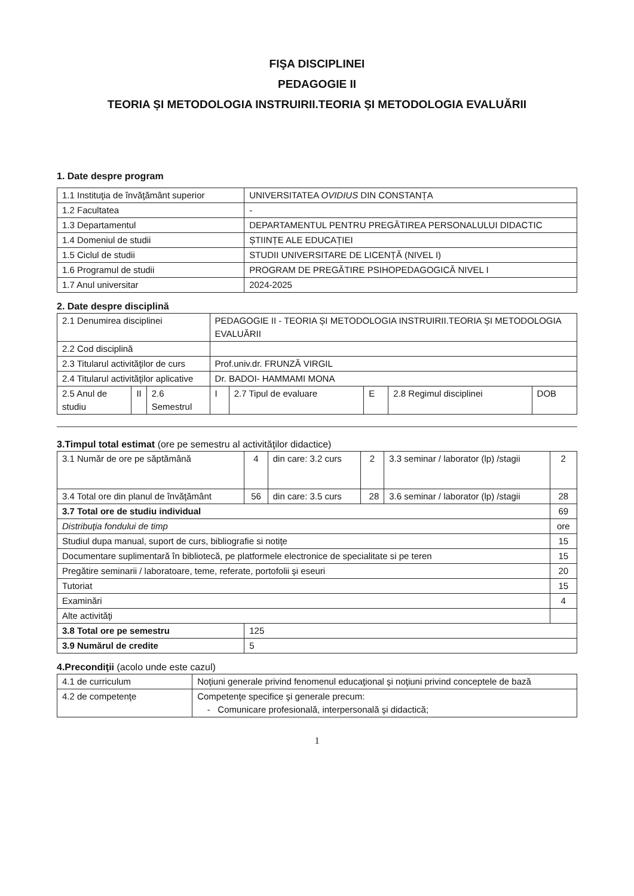FIŞA DISCIPLINEI
PEDAGOGIE II
TEORIA ȘI METODOLOGIA INSTRUIRII.TEORIA ȘI METODOLOGIA EVALUĂRII
1. Date despre program
| 1.1 Instituţia de învăţământ superior | UNIVERSITATEA OVIDIUS DIN CONSTANȚA |
| 1.2 Facultatea | - |
| 1.3 Departamentul | DEPARTAMENTUL PENTRU PREGĂTIREA PERSONALULUI DIDACTIC |
| 1.4 Domeniul de studii | ȘTIINȚE ALE EDUCAȚIEI |
| 1.5 Ciclul de studii | STUDII UNIVERSITARE DE LICENȚĂ (NIVEL I) |
| 1.6 Programul de studii | PROGRAM DE PREGĂTIRE PSIHOPEDAGOGICĂ NIVEL I |
| 1.7 Anul universitar | 2024-2025 |
2. Date despre disciplină
| 2.1 Denumirea disciplinei | | | PEDAGOGIE II - TEORIA ȘI METODOLOGIA INSTRUIRII.TEORIA ȘI METODOLOGIA EVALUĂRII | | | | |
| 2.2 Cod disciplină | | | | | | | |
| 2.3 Titularul activităţilor de curs | | | Prof.univ.dr. FRUNZĂ VIRGIL | | | | |
| 2.4 Titularul activităţilor aplicative | | | Dr. BADOI- HAMMAMI MONA | | | | |
| 2.5 Anul de studiu | II | 2.6 Semestrul | I | 2.7 Tipul de evaluare | E | 2.8 Regimul disciplinei | DOB |
3.Timpul total estimat (ore pe semestru al activităţilor didactice)
| 3.1 Număr de ore pe săptămână | 4 | din care: 3.2 curs | 2 | 3.3 seminar / laborator (lp) /stagii | 2 |
| 3.4 Total ore din planul de învăţământ | 56 | din care: 3.5 curs | 28 | 3.6 seminar / laborator (lp) /stagii | 28 |
| 3.7 Total ore de studiu individual | | | | | 69 |
| Distribuţia fondului de timp | | | | | ore |
| Studiul dupa manual, suport de curs, bibliografie si notiţe | | | | | 15 |
| Documentare suplimentară în bibliotecă, pe platformele electronice de specialitate si pe teren | | | | | 15 |
| Pregătire seminarii / laboratoare, teme, referate, portofolii şi eseuri | | | | | 20 |
| Tutoriat | | | | | 15 |
| Examinări | | | | | 4 |
| Alte activităţi | | | | | |
| 3.8 Total ore pe semestru | 125 | | | | |
| 3.9 Numărul de credite | 5 | | | | |
4.Precondiţii (acolo unde este cazul)
| 4.1 de curriculum | Noţiuni generale privind fenomenul educaţional şi noţiuni privind conceptele de bază |
| 4.2 de competenţe | Competenţe specifice şi generale precum: - Comunicare profesională, interpersonală şi didactică; |
1